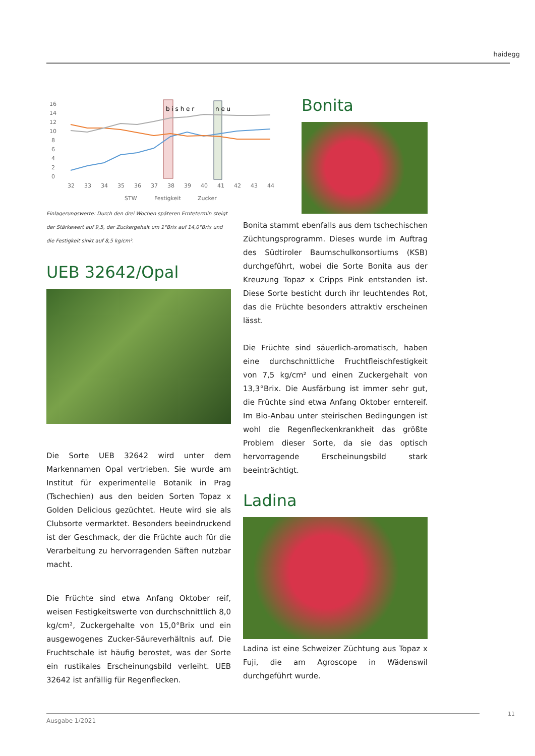haidegg
16
14
12
10
8
6
4
2
0
32
33
34
35
36
37
38
39
40
41
42
43
44
STW
Festigkeit
Zucker
b i s h e r
n e u
Einlagerungswerte: Durch den drei Wochen späteren Erntetermin steigt der Stärkewert auf 9,5, der Zuckergehalt um 1°Brix auf 14,0°Brix und die Festigkeit sinkt auf 8,5 kg/cm².
UEB 32642/Opal
Die Sorte UEB 32642 wird unter dem Markennamen Opal vertrieben. Sie wurde am Institut für experimentelle Botanik in Prag (Tschechien) aus den beiden Sorten Topaz x Golden Delicious gezüchtet. Heute wird sie als Clubsorte vermarktet. Besonders beeindruckend ist der Geschmack, der die Früchte auch für die Verarbeitung zu hervorragenden Säften nutzbar macht.
Die Früchte sind etwa Anfang Oktober reif, weisen Festigkeitswerte von durchschnittlich 8,0 kg/cm², Zuckergehalte von 15,0°Brix und ein ausgewogenes Zucker-Säureverhältnis auf. Die Fruchtschale ist häufig berostet, was der Sorte ein rustikales Erscheinungsbild verleiht. UEB 32642 ist anfällig für Regenflecken.
Bonita
Bonita stammt ebenfalls aus dem tschechischen Züchtungsprogramm. Dieses wurde im Auftrag des Südtiroler Baumschulkonsortiums (KSB) durchgeführt, wobei die Sorte Bonita aus der Kreuzung Topaz x Cripps Pink entstanden ist. Diese Sorte besticht durch ihr leuchtendes Rot, das die Früchte besonders attraktiv erscheinen lässt.
Die Früchte sind säuerlich-aromatisch, haben eine durchschnittliche Fruchtfleischfestigkeit von 7,5 kg/cm² und einen Zuckergehalt von 13,3°Brix. Die Ausfärbung ist immer sehr gut, die Früchte sind etwa Anfang Oktober erntereif. Im Bio-Anbau unter steirischen Bedingungen ist wohl die Regenfleckenkrankheit das größte Problem dieser Sorte, da sie das optisch hervorragende Erscheinungsbild stark beeinträchtigt.
Ladina
Ladina ist eine Schweizer Züchtung aus Topaz x Fuji, die am Agroscope in Wädenswil durchgeführt wurde.
Ausgabe 1/2021 11